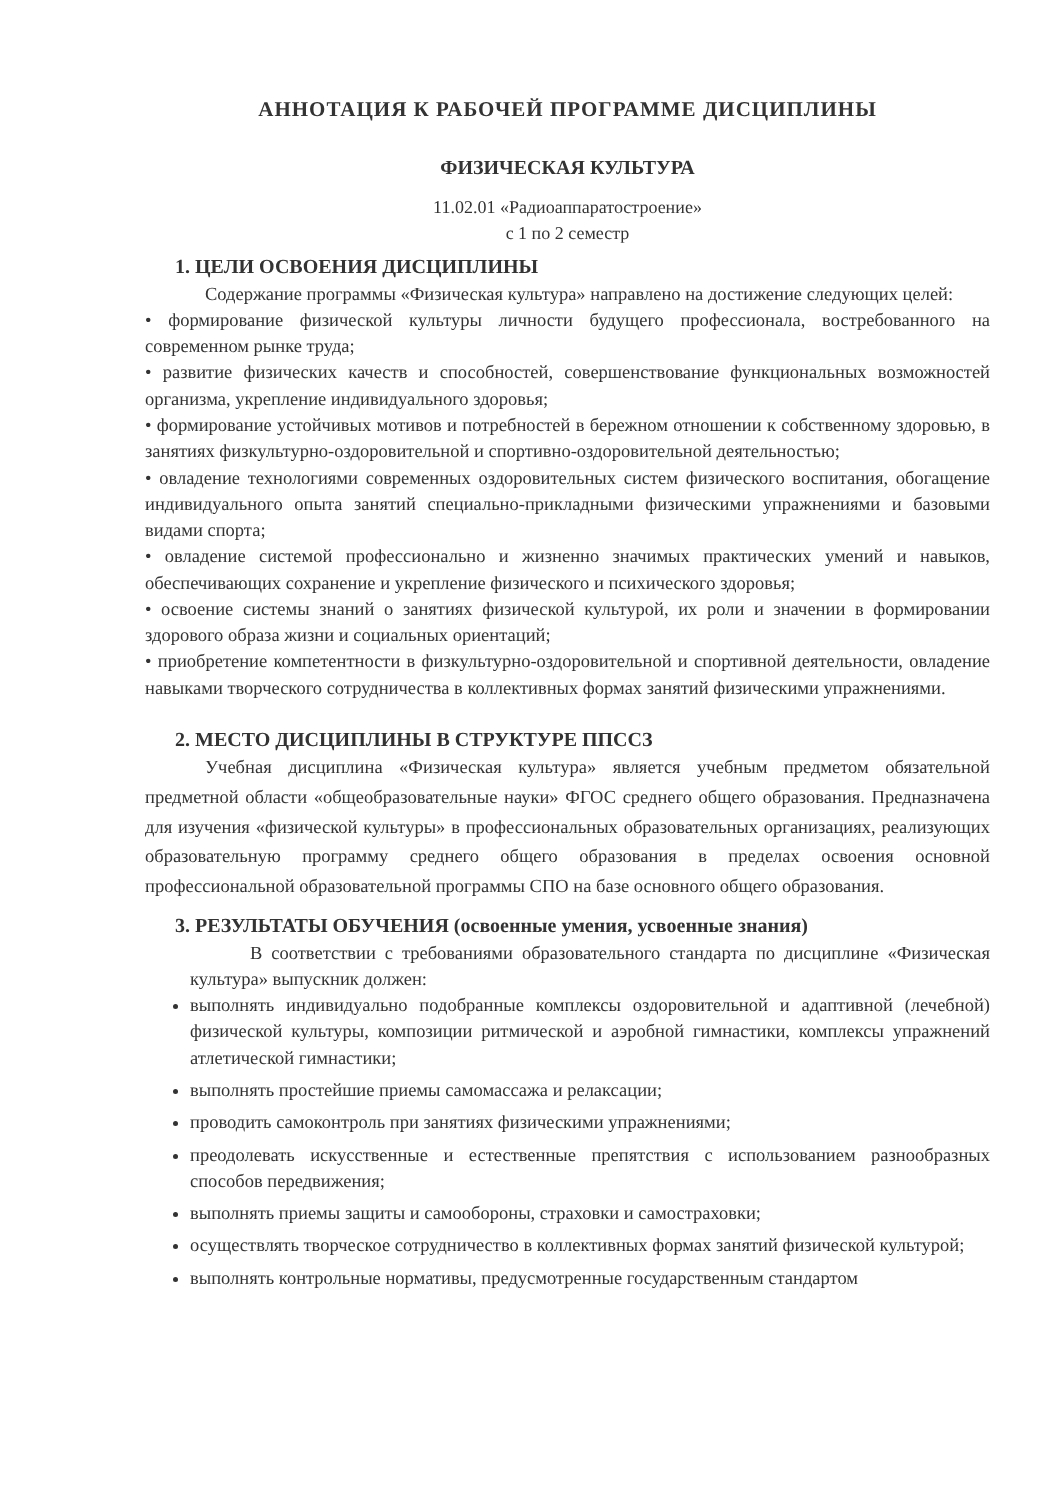АННОТАЦИЯ К РАБОЧЕЙ ПРОГРАММЕ ДИСЦИПЛИНЫ
ФИЗИЧЕСКАЯ КУЛЬТУРА
11.02.01 «Радиоаппаратостроение»
с 1 по 2 семестр
1. ЦЕЛИ ОСВОЕНИЯ ДИСЦИПЛИНЫ
Содержание программы «Физическая культура» направлено на достижение следующих целей:
• формирование физической культуры личности будущего профессионала, востребованного на современном рынке труда;
• развитие физических качеств и способностей, совершенствование функциональных возможностей организма, укрепление индивидуального здоровья;
• формирование устойчивых мотивов и потребностей в бережном отношении к собственному здоровью, в занятиях физкультурно-оздоровительной и спортивно-оздоровительной деятельностью;
• овладение технологиями современных оздоровительных систем физического воспитания, обогащение индивидуального опыта занятий специально-прикладными физическими упражнениями и базовыми видами спорта;
• овладение системой профессионально и жизненно значимых практических умений и навыков, обеспечивающих сохранение и укрепление физического и психического здоровья;
• освоение системы знаний о занятиях физической культурой, их роли и значении в формировании здорового образа жизни и социальных ориентаций;
• приобретение компетентности в физкультурно-оздоровительной и спортивной деятельности, овладение навыками творческого сотрудничества в коллективных формах занятий физическими упражнениями.
2. МЕСТО ДИСЦИПЛИНЫ В СТРУКТУРЕ ППССЗ
Учебная дисциплина «Физическая культура» является учебным предметом обязательной предметной области «общеобразовательные науки» ФГОС среднего общего образования. Предназначена для изучения «физической культуры» в профессиональных образовательных организациях, реализующих образовательную программу среднего общего образования в пределах освоения основной профессиональной образовательной программы СПО на базе основного общего образования.
3. РЕЗУЛЬТАТЫ ОБУЧЕНИЯ (освоенные умения, усвоенные знания)
В соответствии с требованиями образовательного стандарта по дисциплине «Физическая культура» выпускник должен:
выполнять индивидуально подобранные комплексы оздоровительной и адаптивной (лечебной) физической культуры, композиции ритмической и аэробной гимнастики, комплексы упражнений атлетической гимнастики;
выполнять простейшие приемы самомассажа и релаксации;
проводить самоконтроль при занятиях физическими упражнениями;
преодолевать искусственные и естественные препятствия с использованием разнообразных способов передвижения;
выполнять приемы защиты и самообороны, страховки и самостраховки;
осуществлять творческое сотрудничество в коллективных формах занятий физической культурой;
выполнять контрольные нормативы, предусмотренные государственным стандартом